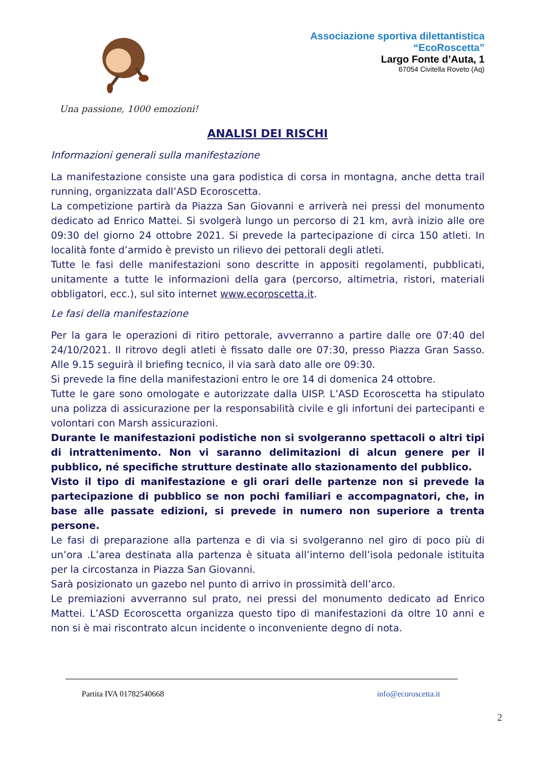Associazione sportiva dilettantistica
“EcoRoscetta”
Largo Fonte d’Auta, 1
67054 Civitella Roveto (Aq)
Una passione, 1000 emozioni!
ANALISI DEI RISCHI
Informazioni generali sulla manifestazione
La manifestazione consiste una gara podistica di corsa in montagna, anche detta trail running, organizzata dall’ASD Ecoroscetta.
La competizione partirà da Piazza San Giovanni e arriverà nei pressi del monumento dedicato ad Enrico Mattei. Si svolgerà lungo un percorso di 21 km, avrà inizio alle ore 09:30 del giorno 24 ottobre 2021. Si prevede la partecipazione di circa 150 atleti. In località fonte d’armido è previsto un rilievo dei pettorali degli atleti.
Tutte le fasi delle manifestazioni sono descritte in appositi regolamenti, pubblicati, unitamente a tutte le informazioni della gara (percorso, altimetria, ristori, materiali obbligatori, ecc.), sul sito internet www.ecoroscetta.it.
Le fasi della manifestazione
Per la gara le operazioni di ritiro pettorale, avverranno a partire dalle ore 07:40 del 24/10/2021. Il ritrovo degli atleti è fissato dalle ore 07:30, presso Piazza Gran Sasso. Alle 9.15 seguirà il briefing tecnico, il via sarà dato alle ore 09:30.
Si prevede la fine della manifestazioni entro le ore 14 di domenica 24 ottobre.
Tutte le gare sono omologate e autorizzate dalla UISP. L’ASD Ecoroscetta ha stipulato una polizza di assicurazione per la responsabilità civile e gli infortuni dei partecipanti e volontari con Marsh assicurazioni.
Durante le manifestazioni podistiche non si svolgeranno spettacoli o altri tipi di intrattenimento. Non vi saranno delimitazioni di alcun genere per il pubblico, né specifiche strutture destinate allo stazionamento del pubblico.
Visto il tipo di manifestazione e gli orari delle partenze non si prevede la partecipazione di pubblico se non pochi familiari e accompagnatori, che, in base alle passate edizioni, si prevede in numero non superiore a trenta persone.
Le fasi di preparazione alla partenza e di via si svolgeranno nel giro di poco più di un’ora .L’area destinata alla partenza è situata all’interno dell’isola pedonale istituita per la circostanza in Piazza San Giovanni.
Sarà posizionato un gazebo nel punto di arrivo in prossimità dell’arco.
Le premiazioni avverranno sul prato, nei pressi del monumento dedicato ad Enrico Mattei. L’ASD Ecoroscetta organizza questo tipo di manifestazioni da oltre 10 anni e non si è mai riscontrato alcun incidente o inconveniente degno di nota.
Partita IVA 01782540668 info@ecoroscetta.it
2